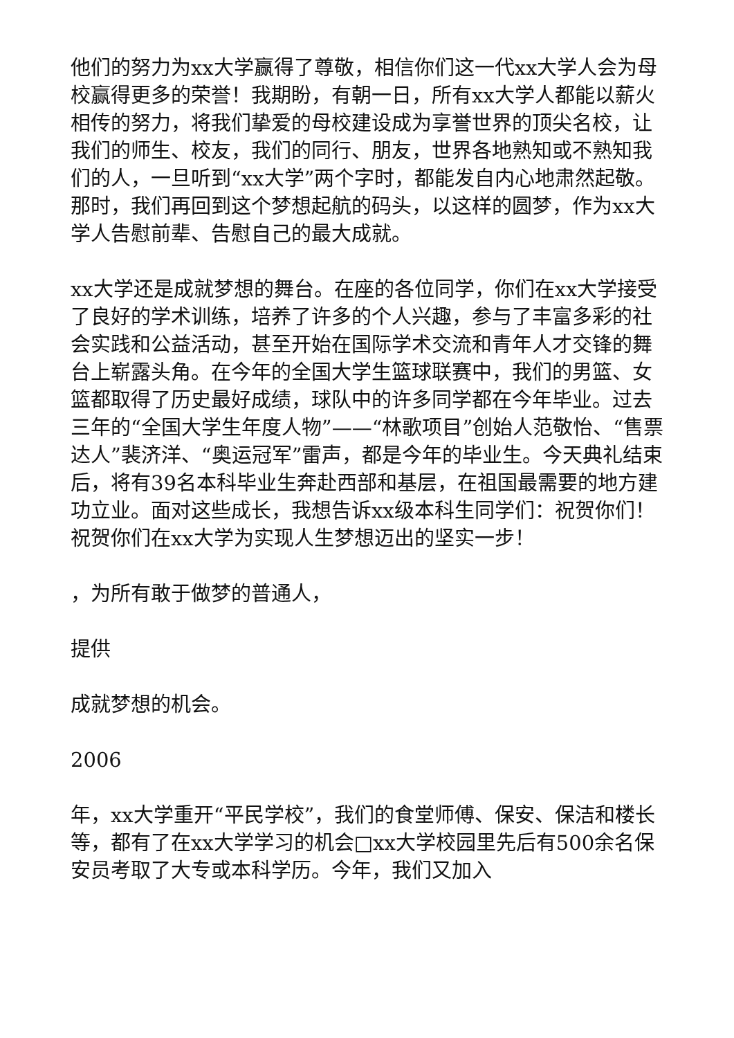他们的努力为xx大学赢得了尊敬，相信你们这一代xx大学人会为母校赢得更多的荣誉！我期盼，有朝一日，所有xx大学人都能以薪火相传的努力，将我们挚爱的母校建设成为享誉世界的顶尖名校，让我们的师生、校友，我们的同行、朋友，世界各地熟知或不熟知我们的人，一旦听到“xx大学”两个字时，都能发自内心地肃然起敬。那时，我们再回到这个梦想起航的码头，以这样的圆梦，作为xx大学人告慰前辈、告慰自己的最大成就。
xx大学还是成就梦想的舞台。在座的各位同学，你们在xx大学接受了良好的学术训练，培养了许多的个人兴趣，参与了丰富多彩的社会实践和公益活动，甚至开始在国际学术交流和青年人才交锋的舞台上崭露头角。在今年的全国大学生篮球联赛中，我们的男篮、女篮都取得了历史最好成绩，球队中的许多同学都在今年毕业。过去三年的“全国大学生年度人物”——“林歌项目”创始人范敬怡、“售票达人”裴济洋、“奥运冠军”雷声，都是今年的毕业生。今天典礼结束后，将有39名本科毕业生奔赴西部和基层，在祖国最需要的地方建功立业。面对这些成长，我想告诉xx级本科生同学们：祝贺你们！祝贺你们在xx大学为实现人生梦想迈出的坚实一步！
，为所有敢于做梦的普通人，
提供
成就梦想的机会。
2006
年，xx大学重开“平民学校”，我们的食堂师傅、保安、保洁和楼长等，都有了在xx大学学习的机会□xx大学校园里先后有500余名保安员考取了大专或本科学历。今年，我们又加入